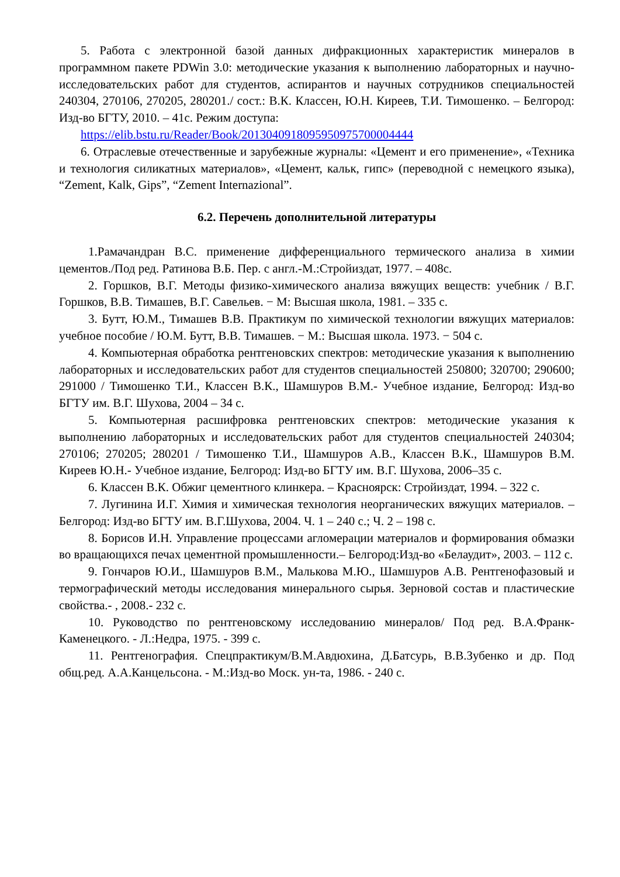5. Работа с электронной базой данных дифракционных характеристик минералов в программном пакете PDWin 3.0: методические указания к выполнению лабораторных и научно-исследовательских работ для студентов, аспирантов и научных сотрудников специальностей 240304, 270106, 270205, 280201./ сост.: В.К. Классен, Ю.Н. Киреев, Т.И. Тимошенко. – Белгород: Изд-во БГТУ, 2010. – 41с. Режим доступа:
https://elib.bstu.ru/Reader/Book/2013040918095950975700004444
6. Отраслевые отечественные и зарубежные журналы: «Цемент и его применение», «Техника и технология силикатных материалов», «Цемент, кальк, гипс» (переводной с немецкого языка), “Zement, Kalk, Gips”, “Zement Internazional”.
6.2. Перечень дополнительной литературы
1.Рамачандран В.С. применение дифференциального термического анализа в химии цементов./Под ред. Ратинова В.Б. Пер. с англ.-М.:Стройиздат, 1977. – 408с.
2. Горшков, В.Г. Методы физико-химического анализа вяжущих веществ: учебник / В.Г. Горшков, В.В. Тимашев, В.Г. Савельев. − М: Высшая школа, 1981. – 335 с.
3. Бутт, Ю.М., Тимашев В.В. Практикум по химической технологии вяжущих материалов: учебное пособие / Ю.М. Бутт, В.В. Тимашев. − М.: Высшая школа. 1973. − 504 с.
4. Компьютерная обработка рентгеновских спектров: методические указания к выполнению лабораторных и исследовательских работ для студентов специальностей 250800; 320700; 290600; 291000 / Тимошенко Т.И., Классен В.К., Шамшуров В.М.- Учебное издание, Белгород: Изд-во БГТУ им. В.Г. Шухова, 2004 – 34 с.
5. Компьютерная расшифровка рентгеновских спектров: методические указания к выполнению лабораторных и исследовательских работ для студентов специальностей 240304; 270106; 270205; 280201 / Тимошенко Т.И., Шамшуров А.В., Классен В.К., Шамшуров В.М. Киреев Ю.Н.- Учебное издание, Белгород: Изд-во БГТУ им. В.Г. Шухова, 2006–35 с.
6. Классен В.К. Обжиг цементного клинкера. – Красноярск: Стройиздат, 1994. – 322 с.
7. Лугинина И.Г. Химия и химическая технология неорганических вяжущих материалов. – Белгород: Изд-во БГТУ им. В.Г.Шухова, 2004. Ч. 1 – 240 с.; Ч. 2 – 198 с.
8. Борисов И.Н. Управление процессами агломерации материалов и формирования обмазки во вращающихся печах цементной промышленности.– Белгород:Изд-во «Белаудит», 2003. – 112 с.
9. Гончаров Ю.И., Шамшуров В.М., Малькова М.Ю., Шамшуров А.В. Рентгенофазовый и термографический методы исследования минерального сырья. Зерновой состав и пластические свойства.- , 2008.- 232 с.
10. Руководство по рентгеновскому исследованию минералов/ Под ред. В.А.Франк-Каменецкого. - Л.:Недра, 1975. - 399 с.
11. Рентгенография. Спецпрактикум/В.М.Авдюхина, Д.Батсурь, В.В.Зубенко и др. Под общ.ред. А.А.Канцельсона. - М.:Изд-во Моск. ун-та, 1986. - 240 с.